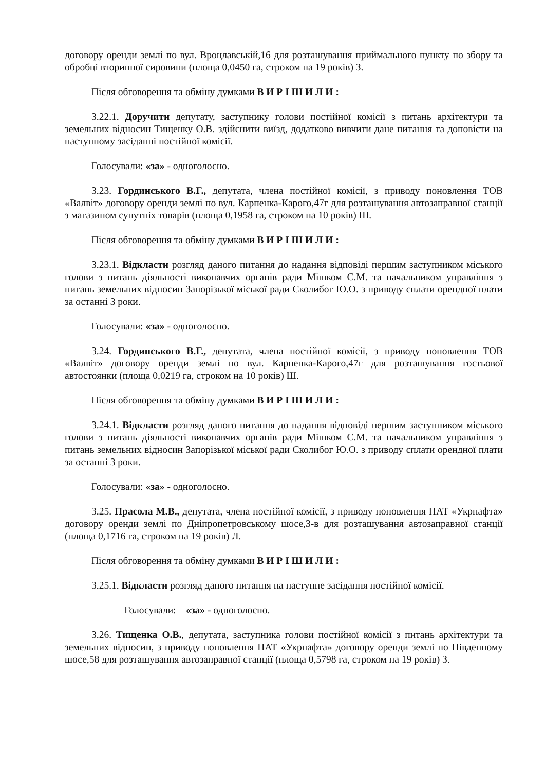договору оренди землі по вул. Вроцлавській,16 для розташування приймального пункту по збору та обробці вторинної сировини (площа 0,0450 га, строком на 19 років) З.
Після обговорення та обміну думками В И Р І Ш И Л И :
3.22.1. Доручити депутату, заступнику голови постійної комісії з питань архітектури та земельних відносин Тищенку О.В. здійснити виїзд, додатково вивчити дане питання та доповісти на наступному засіданні постійної комісії.
Голосували: «за» - одноголосно.
3.23. Гординського В.Г., депутата, члена постійної комісії, з приводу поновлення ТОВ «Валвіт» договору оренди землі по вул. Карпенка-Карого,47г для розташування автозаправної станції з магазином супутніх товарів (площа 0,1958 га, строком на 10 років) Ш.
Після обговорення та обміну думками В И Р І Ш И Л И :
3.23.1. Відкласти розгляд даного питання до надання відповіді першим заступником міського голови з питань діяльності виконавчих органів ради Мішком С.М. та начальником управління з питань земельних відносин Запорізької міської ради Сколибог Ю.О. з приводу сплати орендної плати за останні 3 роки.
Голосували: «за» - одноголосно.
3.24. Гординського В.Г., депутата, члена постійної комісії, з приводу поновлення ТОВ «Валвіт» договору оренди землі по вул. Карпенка-Карого,47г для розташування гостьової автостоянки (площа 0,0219 га, строком на 10 років) Ш.
Після обговорення та обміну думками В И Р І Ш И Л И :
3.24.1. Відкласти розгляд даного питання до надання відповіді першим заступником міського голови з питань діяльності виконавчих органів ради Мішком С.М. та начальником управління з питань земельних відносин Запорізької міської ради Сколибог Ю.О. з приводу сплати орендної плати за останні 3 роки.
Голосували: «за» - одноголосно.
3.25. Прасола М.В., депутата, члена постійної комісії, з приводу поновлення ПАТ «Укрнафта» договору оренди землі по Дніпропетровському шосе,3-в для розташування автозаправної станції (площа 0,1716 га, строком на 19 років) Л.
Після обговорення та обміну думками В И Р І Ш И Л И :
3.25.1. Відкласти розгляд даного питання на наступне засідання постійної комісії.
Голосували: «за» - одноголосно.
3.26. Тищенка О.В., депутата, заступника голови постійної комісії з питань архітектури та земельних відносин, з приводу поновлення ПАТ «Укрнафта» договору оренди землі по Південному шосе,58 для розташування автозаправної станції (площа 0,5798 га, строком на 19 років) З.